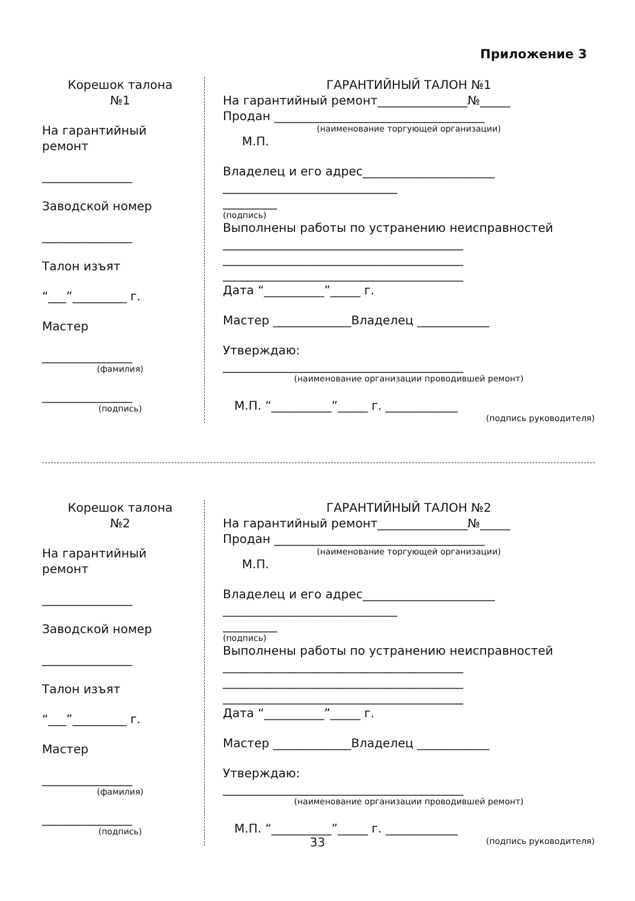Приложение 3
Корешок талона
№1
На гарантийный
ремонт
_______________
Заводской номер
_______________
Талон изъят
“___”_________ г.
Мастер
_______________
(фамилия)
_______________
(подпись)
ГАРАНТИЙНЫЙ ТАЛОН №1
На гарантийный ремонт_______________№_____
Продан ___________________________________
(наименование торгующей организации)
М.П.
Владелец и его адрес______________________
_____________________________
_________
(подпись)
Выполнены работы по устранению неисправностей
________________________________________
________________________________________
________________________________________
Дата “__________”_____ г.
Мастер _____________Владелец ____________
Утверждаю:
________________________________________
(наименование организации проводившей ремонт)
М.П. “__________”_____ г. ____________
(подпись руководителя)
Корешок талона
№2
На гарантийный
ремонт
_______________
Заводской номер
_______________
Талон изъят
“___”_________ г.
Мастер
_______________
(фамилия)
_______________
(подпись)
ГАРАНТИЙНЫЙ ТАЛОН №2
На гарантийный ремонт_______________№_____
Продан ___________________________________
(наименование торгующей организации)
М.П.
Владелец и его адрес______________________
_____________________________
_________
(подпись)
Выполнены работы по устранению неисправностей
________________________________________
________________________________________
________________________________________
Дата “__________”_____ г.
Мастер _____________Владелец ____________
Утверждаю:
________________________________________
(наименование организации проводившей ремонт)
М.П. “__________”_____ г. ____________
(подпись руководителя)
33